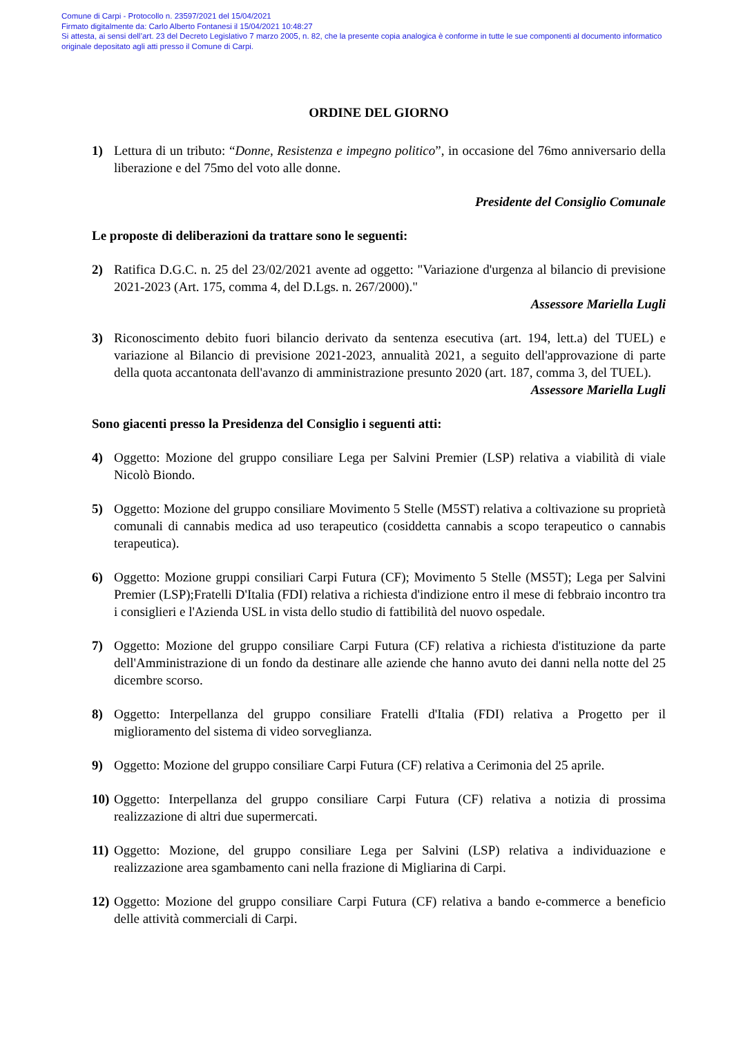Comune di Carpi - Protocollo n. 23597/2021 del 15/04/2021
Firmato digitalmente da: Carlo Alberto Fontanesi il 15/04/2021 10:48:27
Si attesta, ai sensi dell’art. 23 del Decreto Legislativo 7 marzo 2005, n. 82, che la presente copia analogica è conforme in tutte le sue componenti al documento informatico originale depositato agli atti presso il Comune di Carpi.
ORDINE DEL GIORNO
1) Lettura di un tributo: “Donne, Resistenza e impegno politico”, in occasione del 76mo anniversario della liberazione e del 75mo del voto alle donne.
Presidente del Consiglio Comunale
Le proposte di deliberazioni da trattare sono le seguenti:
2) Ratifica D.G.C. n. 25 del 23/02/2021 avente ad oggetto: "Variazione d'urgenza al bilancio di previsione 2021-2023 (Art. 175, comma 4, del D.Lgs. n. 267/2000)."
Assessore Mariella Lugli
3) Riconoscimento debito fuori bilancio derivato da sentenza esecutiva (art. 194, lett.a) del TUEL) e variazione al Bilancio di previsione 2021-2023, annualità 2021, a seguito dell'approvazione di parte della quota accantonata dell'avanzo di amministrazione presunto 2020 (art. 187, comma 3, del TUEL).
Assessore Mariella Lugli
Sono giacenti presso la Presidenza del Consiglio i seguenti atti:
4) Oggetto: Mozione del gruppo consiliare Lega per Salvini Premier (LSP) relativa a viabilità di viale Nicolò Biondo.
5) Oggetto: Mozione del gruppo consiliare Movimento 5 Stelle (M5ST) relativa a coltivazione su proprietà comunali di cannabis medica ad uso terapeutico (cosiddetta cannabis a scopo terapeutico o cannabis terapeutica).
6) Oggetto: Mozione gruppi consiliari Carpi Futura (CF); Movimento 5 Stelle (MS5T); Lega per Salvini Premier (LSP);Fratelli D'Italia (FDI) relativa a richiesta d'indizione entro il mese di febbraio incontro tra i consiglieri e l'Azienda USL in vista dello studio di fattibilità del nuovo ospedale.
7) Oggetto: Mozione del gruppo consiliare Carpi Futura (CF) relativa a richiesta d'istituzione da parte dell'Amministrazione di un fondo da destinare alle aziende che hanno avuto dei danni nella notte del 25 dicembre scorso.
8) Oggetto: Interpellanza del gruppo consiliare Fratelli d'Italia (FDI) relativa a Progetto per il miglioramento del sistema di video sorveglianza.
9) Oggetto: Mozione del gruppo consiliare Carpi Futura (CF) relativa a Cerimonia del 25 aprile.
10)
Oggetto: Interpellanza del gruppo consiliare Carpi Futura (CF) relativa a notizia di prossima realizzazione di altri due supermercati.
11)
Oggetto: Mozione, del gruppo consiliare Lega per Salvini (LSP) relativa a individuazione e realizzazione area sgambamento cani nella frazione di Migliarina di Carpi.
12)
Oggetto: Mozione del gruppo consiliare Carpi Futura (CF) relativa a bando e-commerce a beneficio delle attività commerciali di Carpi.